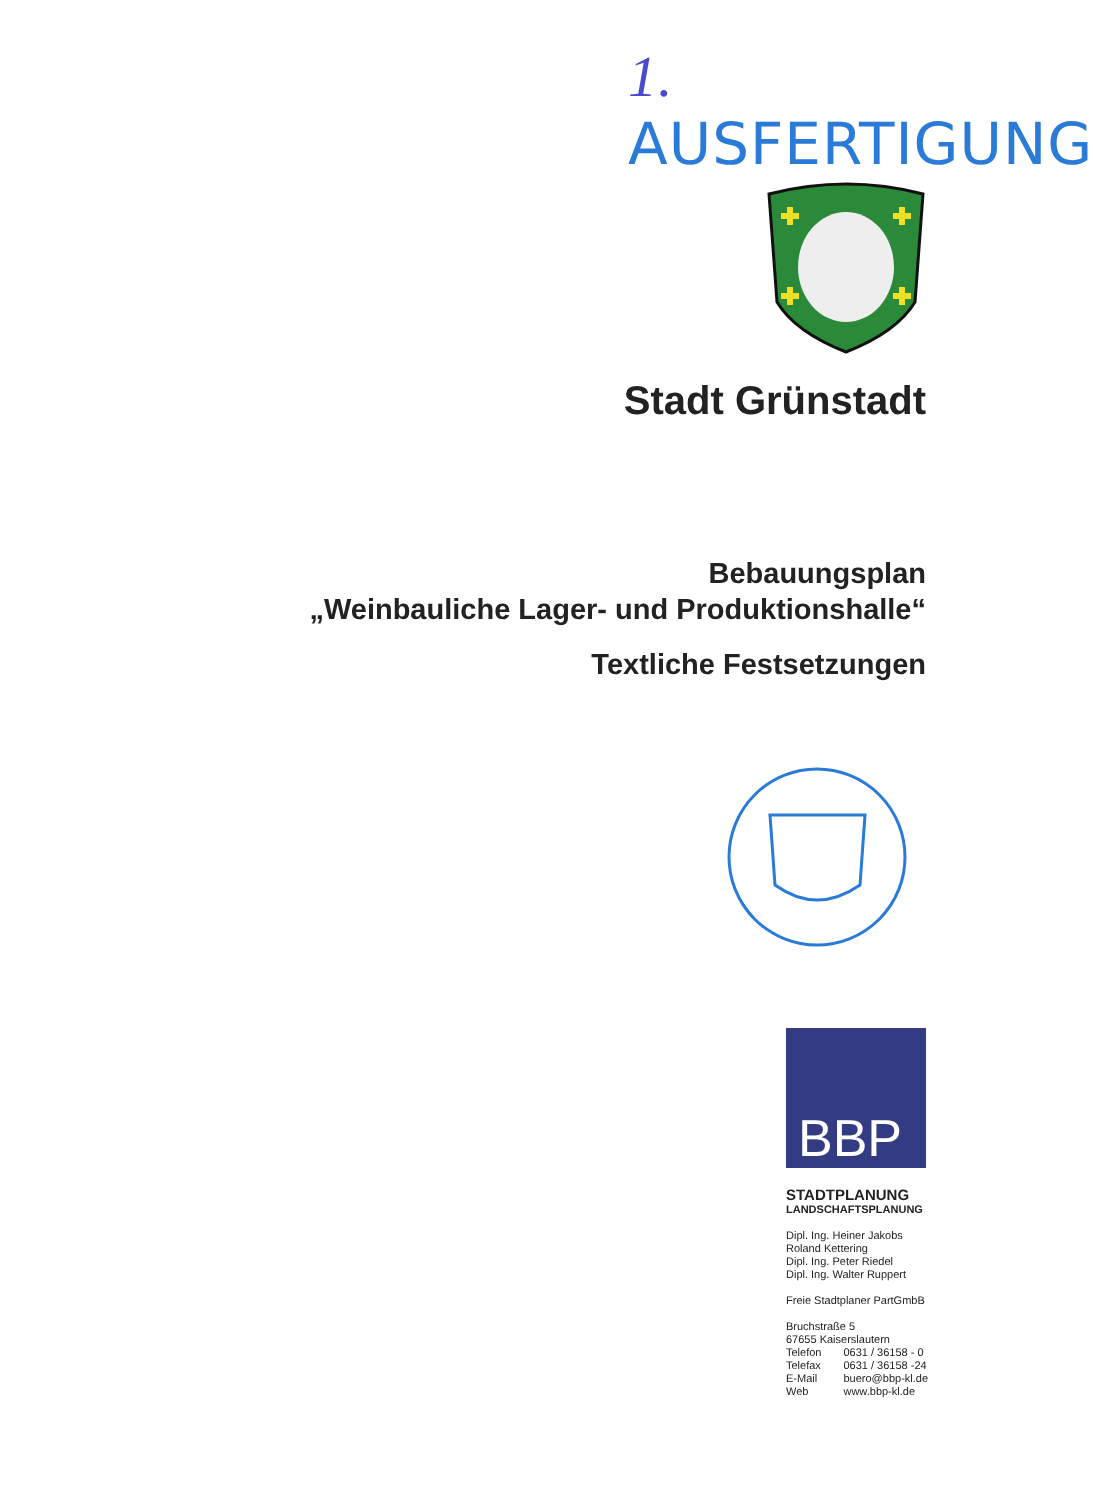1. AUSFERTIGUNG
Stadt Grünstadt
Bebauungsplan
„Weinbauliche Lager- und Produktionshalle“
Textliche Festsetzungen
BBP
STADTPLANUNG
LANDSCHAFTSPLANUNG
Dipl. Ing. Heiner Jakobs
Roland Kettering
Dipl. Ing. Peter Riedel
Dipl. Ing. Walter Ruppert
Freie Stadtplaner PartGmbB
Bruchstraße 5
67655 Kaiserslautern
| Telefon | 0631 / 36158 - 0 |
| Telefax | 0631 / 36158 -24 |
| E-Mail | buero@bbp-kl.de |
| Web | www.bbp-kl.de |